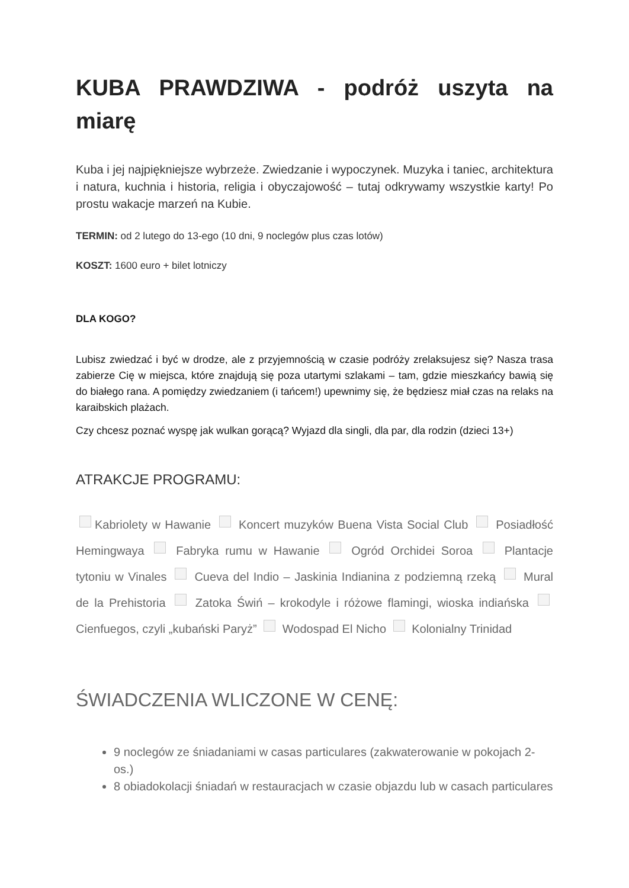KUBA PRAWDZIWA - podróż uszyta na miarę
Kuba i jej najpiękniejsze wybrzeże. Zwiedzanie i wypoczynek. Muzyka i taniec, architektura i natura, kuchnia i historia, religia i obyczajowość – tutaj odkrywamy wszystkie karty! Po prostu wakacje marzeń na Kubie.
TERMIN: od 2 lutego do 13-ego (10 dni, 9 noclegów plus czas lotów)
KOSZT: 1600 euro + bilet lotniczy
DLA KOGO?
Lubisz zwiedzać i być w drodze, ale z przyjemnością w czasie podróży zrelaksujesz się? Nasza trasa zabierze Cię w miejsca, które znajdują się poza utartymi szlakami – tam, gdzie mieszkańcy bawią się do białego rana. A pomiędzy zwiedzaniem (i tańcem!) upewnimy się, że będziesz miał czas na relaks na karaibskich plażach.
Czy chcesz poznać wyspę jak wulkan gorącą? Wyjazd dla singli, dla par, dla rodzin (dzieci 13+)
ATRAKCJE PROGRAMU:
Kabriolety w Hawanie Koncert muzyków Buena Vista Social Club Posiadłość Hemingwaya Fabryka rumu w Hawanie Ogród Orchidei Soroa Plantacje tytoniu w Vinales Cueva del Indio – Jaskinia Indianina z podziemną rzeką Mural de la Prehistoria Zatoka Świń – krokodyle i różowe flamingi, wioska indiańska Cienfuegos, czyli „kubański Paryż” Wodospad El Nicho Kolonialny Trinidad
ŚWIADCZENIA WLICZONE W CENĘ:
9 noclegów ze śniadaniami w casas particulares (zakwaterowanie w pokojach 2-os.)
8 obiadokolacji śniadań w restauracjach w czasie objazdu lub w casach particulares